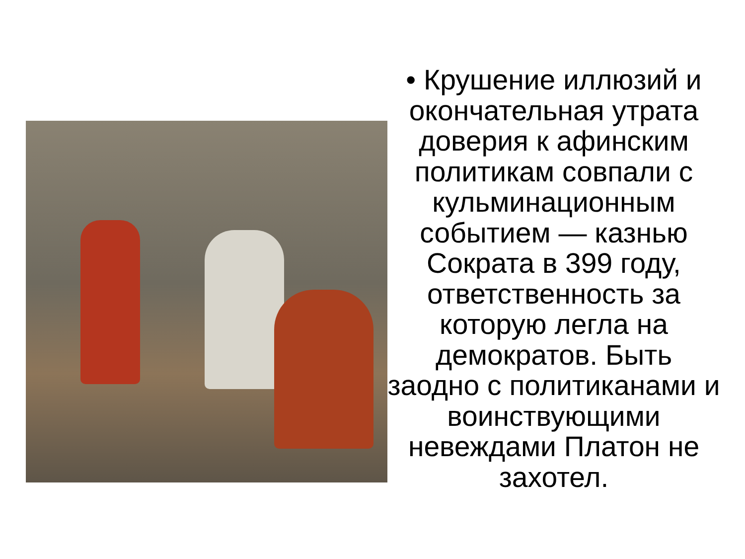• Крушение иллюзий и окончательная утрата доверия к афинским политикам совпали с кульминационным событием — казнью Сократа в 399 году, ответственность за которую легла на демократов. Быть заодно с политиканами и воинствующими невеждами Платон не захотел.